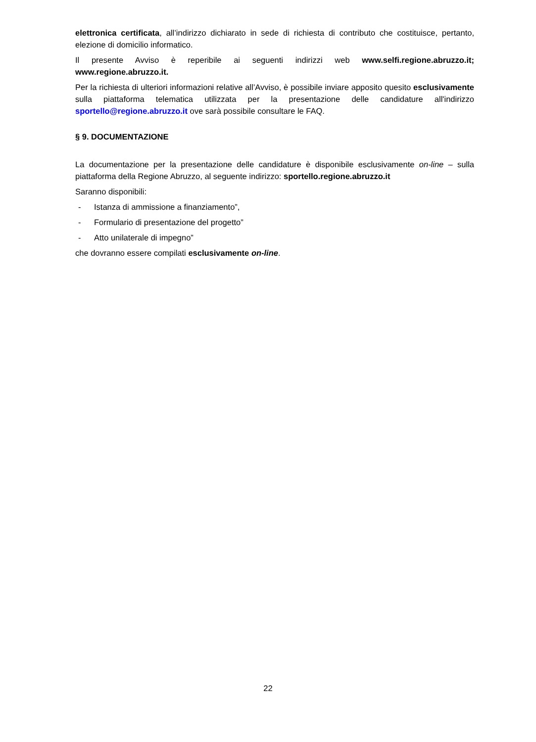elettronica certificata, all’indirizzo dichiarato in sede di richiesta di contributo che costituisce, pertanto, elezione di domicilio informatico.
Il presente Avviso è reperibile ai seguenti indirizzi web www.selfi.regione.abruzzo.it; www.regione.abruzzo.it.
Per la richiesta di ulteriori informazioni relative all’Avviso, è possibile inviare apposito quesito esclusivamente sulla piattaforma telematica utilizzata per la presentazione delle candidature all'indirizzo sportello@regione.abruzzo.it ove sarà possibile consultare le FAQ.
§ 9. DOCUMENTAZIONE
La documentazione per la presentazione delle candidature è disponibile esclusivamente on-line – sulla piattaforma della Regione Abruzzo, al seguente indirizzo: sportello.regione.abruzzo.it
Saranno disponibili:
- Istanza di ammissione a finanziamento”,
- Formulario di presentazione del progetto”
- Atto unilaterale di impegno”
che dovranno essere compilati esclusivamente on-line.
22